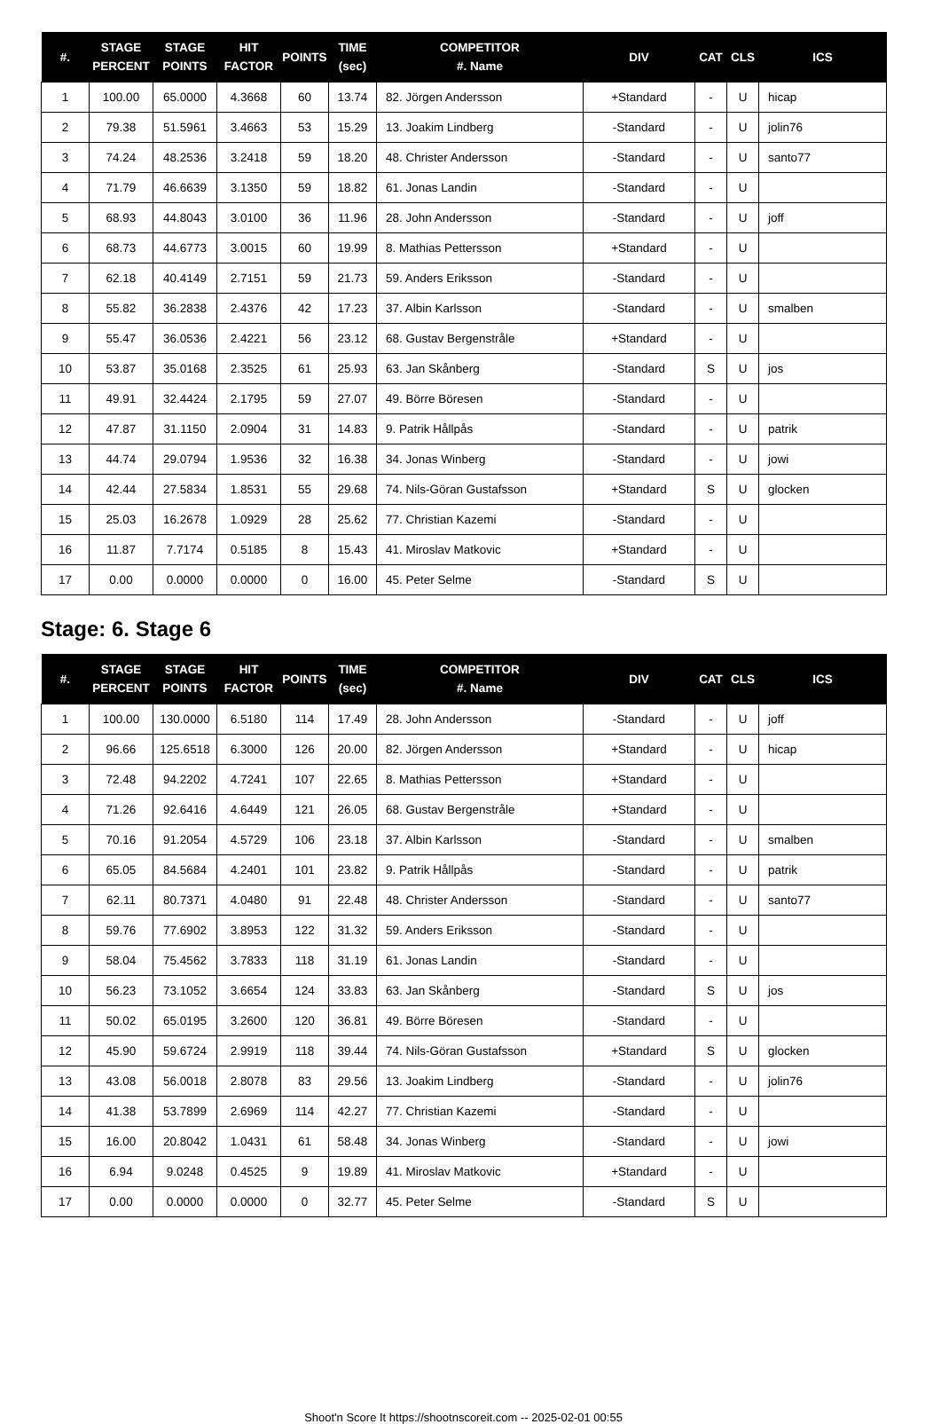| #. | STAGE PERCENT | STAGE POINTS | HIT FACTOR | POINTS | TIME (sec) | COMPETITOR #. Name | DIV | CAT | CLS | ICS |
| --- | --- | --- | --- | --- | --- | --- | --- | --- | --- | --- |
| 1 | 100.00 | 65.0000 | 4.3668 | 60 | 13.74 | 82. Jörgen Andersson | +Standard | - | U | hicap |
| 2 | 79.38 | 51.5961 | 3.4663 | 53 | 15.29 | 13. Joakim Lindberg | -Standard | - | U | jolin76 |
| 3 | 74.24 | 48.2536 | 3.2418 | 59 | 18.20 | 48. Christer Andersson | -Standard | - | U | santo77 |
| 4 | 71.79 | 46.6639 | 3.1350 | 59 | 18.82 | 61. Jonas Landin | -Standard | - | U | |
| 5 | 68.93 | 44.8043 | 3.0100 | 36 | 11.96 | 28. John Andersson | -Standard | - | U | joff |
| 6 | 68.73 | 44.6773 | 3.0015 | 60 | 19.99 | 8. Mathias Pettersson | +Standard | - | U | |
| 7 | 62.18 | 40.4149 | 2.7151 | 59 | 21.73 | 59. Anders Eriksson | -Standard | - | U | |
| 8 | 55.82 | 36.2838 | 2.4376 | 42 | 17.23 | 37. Albin Karlsson | -Standard | - | U | smalben |
| 9 | 55.47 | 36.0536 | 2.4221 | 56 | 23.12 | 68. Gustav Bergenstråle | +Standard | - | U | |
| 10 | 53.87 | 35.0168 | 2.3525 | 61 | 25.93 | 63. Jan Skånberg | -Standard | S | U | jos |
| 11 | 49.91 | 32.4424 | 2.1795 | 59 | 27.07 | 49. Börre Böresen | -Standard | - | U | |
| 12 | 47.87 | 31.1150 | 2.0904 | 31 | 14.83 | 9. Patrik Hållpås | -Standard | - | U | patrik |
| 13 | 44.74 | 29.0794 | 1.9536 | 32 | 16.38 | 34. Jonas Winberg | -Standard | - | U | jowi |
| 14 | 42.44 | 27.5834 | 1.8531 | 55 | 29.68 | 74. Nils-Göran Gustafsson | +Standard | S | U | glocken |
| 15 | 25.03 | 16.2678 | 1.0929 | 28 | 25.62 | 77. Christian Kazemi | -Standard | - | U | |
| 16 | 11.87 | 7.7174 | 0.5185 | 8 | 15.43 | 41. Miroslav Matkovic | +Standard | - | U | |
| 17 | 0.00 | 0.0000 | 0.0000 | 0 | 16.00 | 45. Peter Selme | -Standard | S | U | |
Stage: 6. Stage 6
| #. | STAGE PERCENT | STAGE POINTS | HIT FACTOR | POINTS | TIME (sec) | COMPETITOR #. Name | DIV | CAT | CLS | ICS |
| --- | --- | --- | --- | --- | --- | --- | --- | --- | --- | --- |
| 1 | 100.00 | 130.0000 | 6.5180 | 114 | 17.49 | 28. John Andersson | -Standard | - | U | joff |
| 2 | 96.66 | 125.6518 | 6.3000 | 126 | 20.00 | 82. Jörgen Andersson | +Standard | - | U | hicap |
| 3 | 72.48 | 94.2202 | 4.7241 | 107 | 22.65 | 8. Mathias Pettersson | +Standard | - | U | |
| 4 | 71.26 | 92.6416 | 4.6449 | 121 | 26.05 | 68. Gustav Bergenstråle | +Standard | - | U | |
| 5 | 70.16 | 91.2054 | 4.5729 | 106 | 23.18 | 37. Albin Karlsson | -Standard | - | U | smalben |
| 6 | 65.05 | 84.5684 | 4.2401 | 101 | 23.82 | 9. Patrik Hållpås | -Standard | - | U | patrik |
| 7 | 62.11 | 80.7371 | 4.0480 | 91 | 22.48 | 48. Christer Andersson | -Standard | - | U | santo77 |
| 8 | 59.76 | 77.6902 | 3.8953 | 122 | 31.32 | 59. Anders Eriksson | -Standard | - | U | |
| 9 | 58.04 | 75.4562 | 3.7833 | 118 | 31.19 | 61. Jonas Landin | -Standard | - | U | |
| 10 | 56.23 | 73.1052 | 3.6654 | 124 | 33.83 | 63. Jan Skånberg | -Standard | S | U | jos |
| 11 | 50.02 | 65.0195 | 3.2600 | 120 | 36.81 | 49. Börre Böresen | -Standard | - | U | |
| 12 | 45.90 | 59.6724 | 2.9919 | 118 | 39.44 | 74. Nils-Göran Gustafsson | +Standard | S | U | glocken |
| 13 | 43.08 | 56.0018 | 2.8078 | 83 | 29.56 | 13. Joakim Lindberg | -Standard | - | U | jolin76 |
| 14 | 41.38 | 53.7899 | 2.6969 | 114 | 42.27 | 77. Christian Kazemi | -Standard | - | U | |
| 15 | 16.00 | 20.8042 | 1.0431 | 61 | 58.48 | 34. Jonas Winberg | -Standard | - | U | jowi |
| 16 | 6.94 | 9.0248 | 0.4525 | 9 | 19.89 | 41. Miroslav Matkovic | +Standard | - | U | |
| 17 | 0.00 | 0.0000 | 0.0000 | 0 | 32.77 | 45. Peter Selme | -Standard | S | U | |
Shoot'n Score It https://shootnscoreit.com -- 2025-02-01 00:55